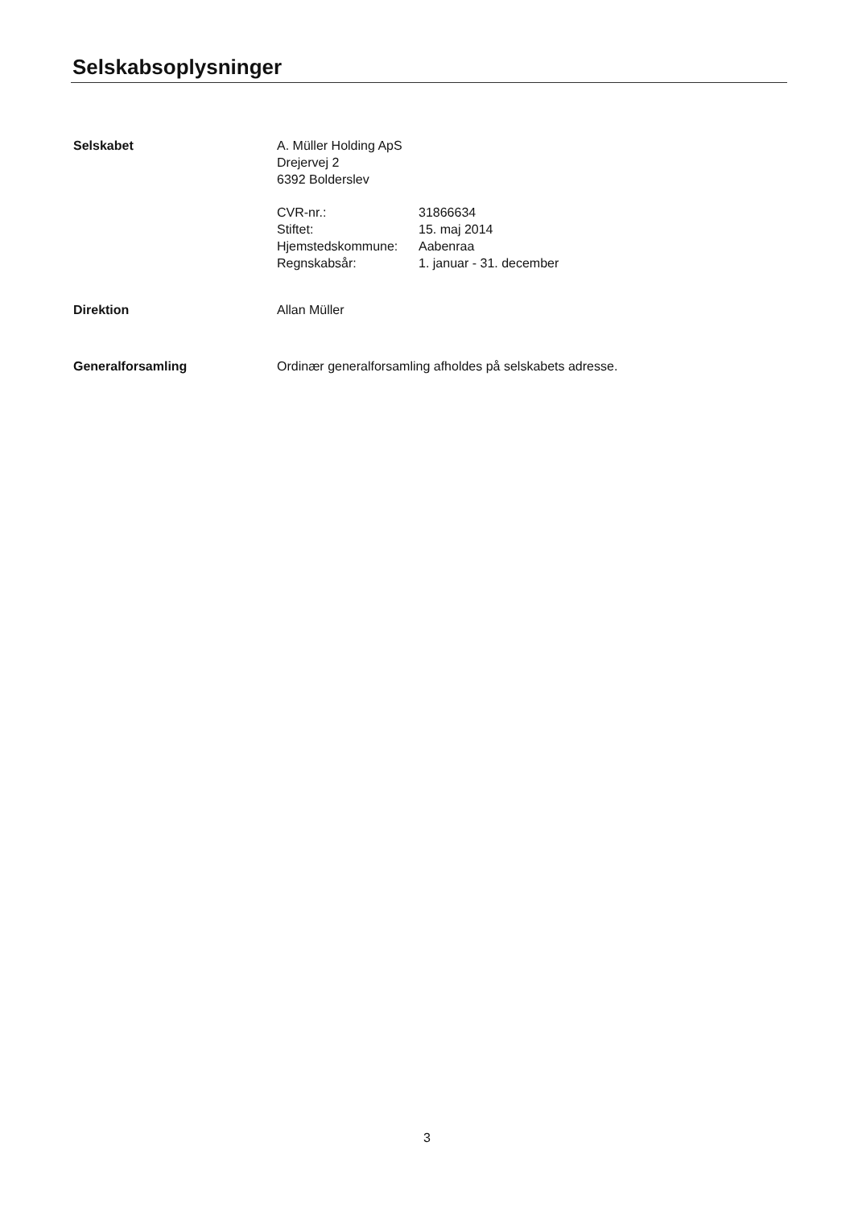Selskabsoplysninger
Selskabet A. Müller Holding ApS
Drejervej 2
6392 Bolderslev
| CVR-nr.: | 31866634 |
| Stiftet: | 15. maj 2014 |
| Hjemstedskommune: | Aabenraa |
| Regnskabsår: | 1. januar - 31. december |
Direktion Allan Müller
Generalforsamling Ordinær generalforsamling afholdes på selskabets adresse.
3